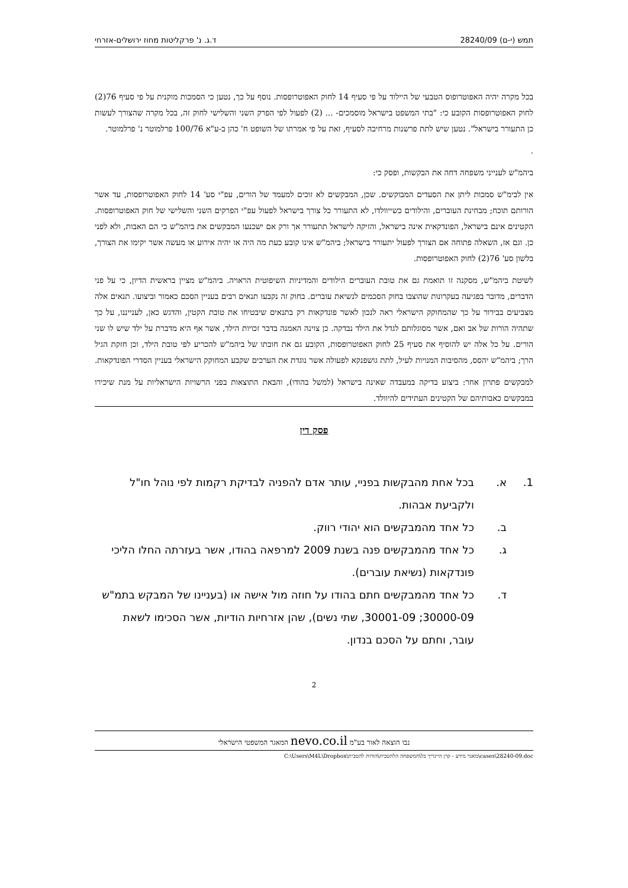תמש (י-ם) 28240/09 ד.ג. נ' פרקליטות מחוז ירושלים-אזרחי
בכל מקרה יהיה האפוטרופוס הטבעי של היילוד על פי סעיף 14 לחוק האפוטרופסות. נוסף על כך, נטען כי הסמכות מוקנית על פי סעיף 76(2) לחוק האפוטרופסות הקובע כי: "בתי המשפט בישראל מוסמכים- ... (2) לפעול לפי הפרק השני והשלישי לחוק זה, בכל מקרה שהצורך לעשות כן התעורר בישראל". נטען שיש לתת פרשנות מרחיבה לסעיף, זאת על פי אמרתו של השופט ח' כהן ב-ע"א 100/76 פרלמוטר נ' פרלמוטר.
.
ביהמ"ש לענייני משפחה דחה את הבקשות, ופסק כי:
אין לבימ"ש סמכות ליתן את הסעדים המבוקשים. שכן, המבקשים לא זוכים למעמד של הורים, עפ"י סע' 14 לחוק האפוטרופסות, עד אשר הורותם תוכח; מבחינת העוברים, והילודים כשייוולדו, לא התעורר כל צורך בישראל לפעול עפ"י הפרקים השני והשלישי של חוק האפוטרופסות. הקטינים אינם בישראל, הפונדקאית אינה בישראל, והזיקה לישראל תתעורר אך ורק אם ישכנעו המבקשים את ביהמ"ש כי הם האבות, ולא לפני כן. וגם אז, השאלה פתוחה אם הצורך לפעול יתעורר בישראל; ביהמ"ש אינו קובע כעת מה היה או יהיה אירוע או מעשה אשר יקימו את הצורך, בלשון סע' 76(2) לחוק האפוטרופסות.
לשיטת ביהמ"ש, מסקנה זו תואמת גם את טובת העוברים הילודים והמדיניות השיפוטית הראויה. ביהמ"ש מציין בראשית הדיון, כי על פני הדברים, מדובר בפגיעה בעקרונות שהוצבו בחוק הסכמים לנשיאת עוברים. בחוק זה נקבעו תנאים רבים בעניין הסכם כאמור וביצועו. תנאים אלה מצביעים בבירור על כך שהמחוקק הישראלי ראה לנכון לאשר פונדקאות רק בתנאים שיבטיחו את טובת הקטין, והדגש כאן, לענייננו, על כך שתהיה הורות של אב ואם, אשר מסוגלותם לגדל את הילד נבדקה. כן צוינה האמנה בדבר זכויות הילד, אשר אף היא מדברת על ילד שיש לו שני הורים. על כל אלה יש להוסיף את סעיף 25 לחוק האפוטרופסות, הקובע גם את חובתו של ביהמ"ש להכריע לפי טובת הילד, וכן חזקת הגיל הרך; ביהמ"ש יהסס, מהסיבות המנויות לעיל, לתת גושפנקא לפעולה אשר נוגדת את הערכים שקבע המחוקק הישראלי בעניין הסדרי הפונדקאות.
למבקשים פתרון אחר: ביצוע בדיקה במעבדה שאינה בישראל (למשל בהודו), והבאת התוצאות בפני הרשויות הישראליות על מנת שיכירו במבקשים כאבותיהם של הקטינים העתידים להיוולד.
פסק דין
1. א. בכל אחת מהבקשות בפניי, עותר אדם להפניה לבדיקת רקמות לפי נוהל חו"ל ולקביעת אבהות.
ב. כל אחד מהמבקשים הוא יהודי רווק.
ג. כל אחד מהמבקשים פנה בשנת 2009 למרפאה בהודו, אשר בעזרתה החלו הליכי פונדקאות (נשיאת עוברים).
ד. כל אחד מהמבקשים חתם בהודו על חוזה מול אישה או (בעניינו של המבקש בתמ"ש 30000-09; 30001-09, שתי נשים), שהן אזרחיות הודיות, אשר הסכימו לשאת עובר, וחתם על הסכם בנדון.
2
נבו הוצאה לאור בע"מ nevo.co.il המאגר המשפטי הישראלי
C:\Users\M4L\Dropbox\מאגר מידע - קרן היינריך בל\המשפחה הלהטבית\הורות להטבית\cases\28240-09.doc